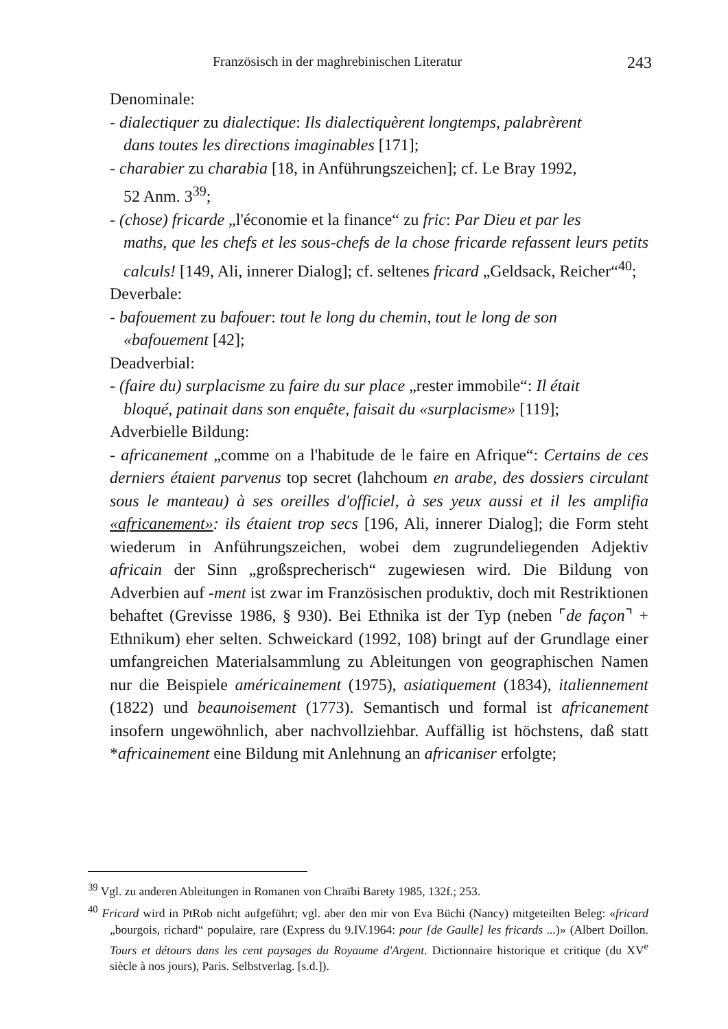Französisch in der maghrebinischen Literatur 243
Denominale:
- dialectiquer zu dialectique: Ils dialectiquèrent longtemps, palabrèrent
dans toutes les directions imaginables [171];
- charabier zu charabia [18, in Anführungszeichen]; cf. Le Bray 1992,
52 Anm. 3<sup>39</sup>;
- (chose) fricarde „l'économie et la finance“ zu fric: Par Dieu et par les
maths, que les chefs et les sous-chefs de la chose fricarde refassent leurs petits calculs! [149, Ali, innerer Dialog]; cf. seltenes fricard „Geldsack, Reicher“<sup>40</sup>;
Deverbale:
- bafouement zu bafouer: tout le long du chemin, tout le long de son
«bafouement [42];
Deadverbial:
- (faire du) surplacisme zu faire du sur place „rester immobile“: Il était
bloqué, patinait dans son enquête, faisait du «surplacisme» [119];
Adverbielle Bildung:
- africanement „comme on a l'habitude de le faire en Afrique“: Certains de ces derniers étaient parvenus top secret (lahchoum en arabe, des dossiers circulant sous le manteau) à ses oreilles d'officiel, à ses yeux aussi et il les amplifia «africanement»: ils étaient trop secs [196, Ali, innerer Dialog]; die Form steht wiederum in Anführungszeichen, wobei dem zugrundeliegenden Adjektiv africain der Sinn „großsprecherisch“ zugewiesen wird. Die Bildung von Adverbien auf -ment ist zwar im Französischen produktiv, doch mit Restriktionen behaftet (Grevisse 1986, § 930). Bei Ethnika ist der Typ (neben ⌜de façon⌝ + Ethnikum) eher selten. Schweickard (1992, 108) bringt auf der Grundlage einer umfangreichen Materialsammlung zu Ableitungen von geographischen Namen nur die Beispiele américainement (1975), asiatiquement (1834), italiennement (1822) und beaunoisement (1773). Semantisch und formal ist africanement insofern ungewöhnlich, aber nachvollziehbar. Auffällig ist höchstens, daß statt *africainement eine Bildung mit Anlehnung an africaniser erfolgte;
<sup>39</sup> Vgl. zu anderen Ableitungen in Romanen von Chraïbi Barety 1985, 132f.; 253.
<sup>40</sup> Fricard wird in PtRob nicht aufgeführt; vgl. aber den mir von Eva Büchi (Nancy) mitgeteilten Beleg: «fricard „bourgois, richard“ populaire, rare (Express du 9.IV.1964: pour [de Gaulle] les fricards ...)» (Albert Doillon. Tours et détours dans les cent paysages du Royaume d'Argent. Dictionnaire historique et critique (du XV<sup>e</sup> siècle à nos jours), Paris. Selbstverlag. [s.d.]).